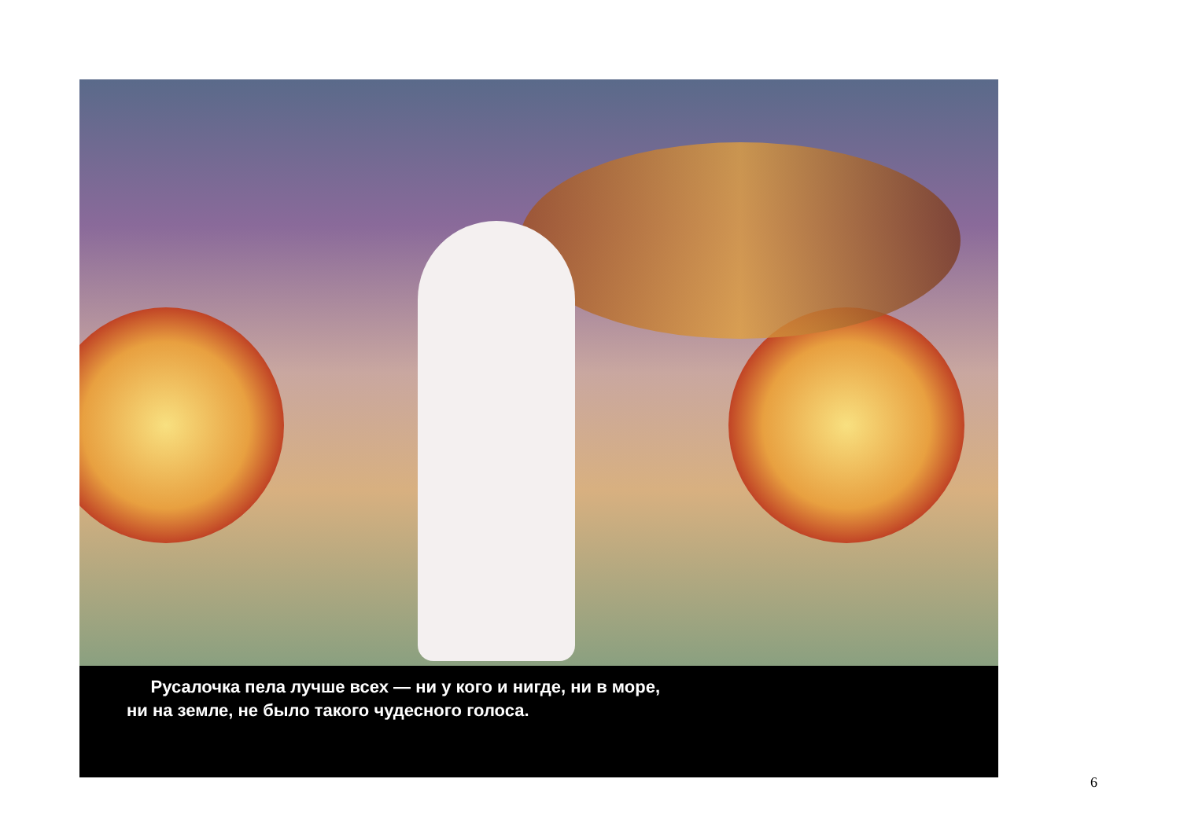Русалочка пела лучше всех — ни у кого и нигде, ни в море,
ни на земле, не было такого чудесного голоса.
6